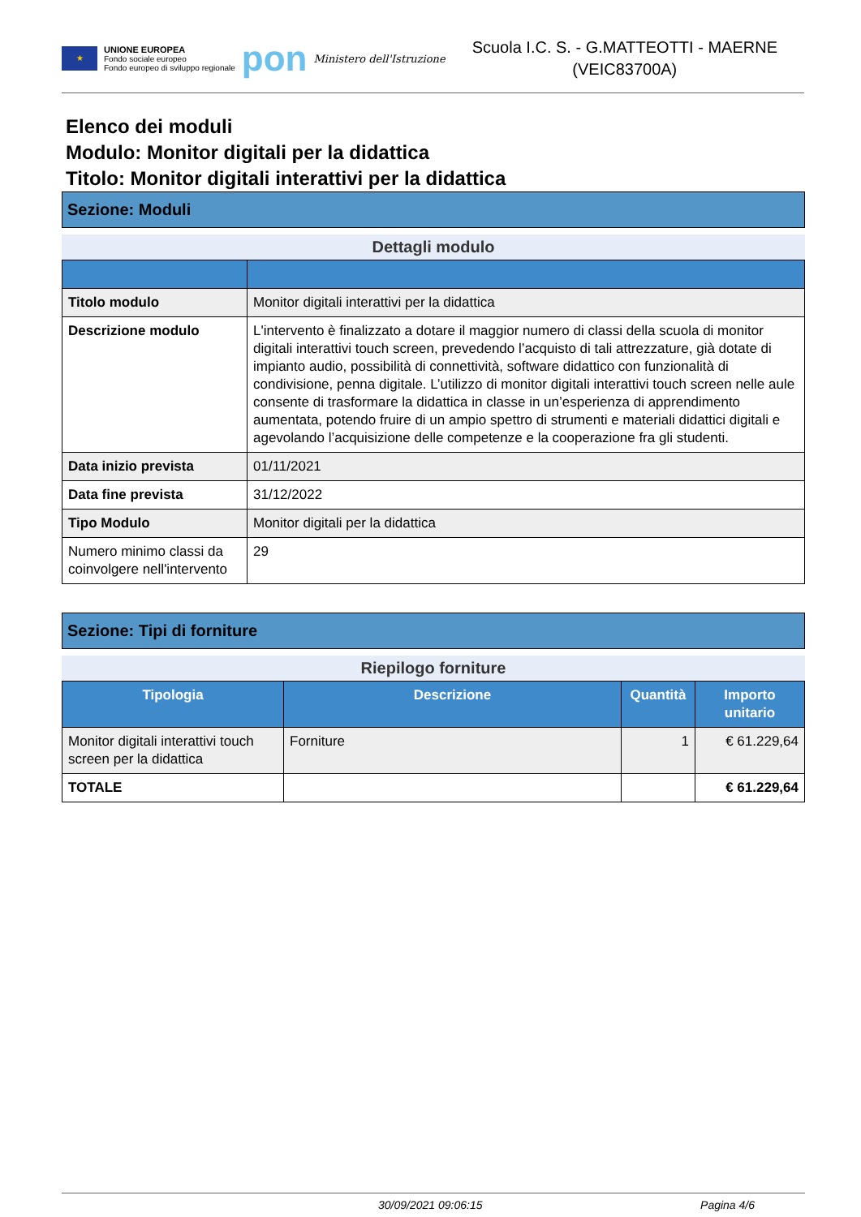★
UNIONE EUROPEA
Fondo sociale europeo
Fondo europeo di sviluppo regionale
pon
Ministero dell'Istruzione
Scuola I.C. S. - G.MATTEOTTI - MAERNE
(VEIC83700A)
Elenco dei moduli
Modulo: Monitor digitali per la didattica
Titolo: Monitor digitali interattivi per la didattica
Sezione: Moduli
Dettagli modulo
| Titolo modulo | Monitor digitali interattivi per la didattica |
| Descrizione modulo | L'intervento è finalizzato a dotare il maggior numero di classi della scuola di monitor digitali interattivi touch screen, prevedendo l’acquisto di tali attrezzature, già dotate di impianto audio, possibilità di connettività, software didattico con funzionalità di condivisione, penna digitale. L’utilizzo di monitor digitali interattivi touch screen nelle aule consente di trasformare la didattica in classe in un’esperienza di apprendimento aumentata, potendo fruire di un ampio spettro di strumenti e materiali didattici digitali e agevolando l’acquisizione delle competenze e la cooperazione fra gli studenti. |
| Data inizio prevista | 01/11/2021 |
| Data fine prevista | 31/12/2022 |
| Tipo Modulo | Monitor digitali per la didattica |
| Numero minimo classi da coinvolgere nell'intervento | 29 |
Sezione: Tipi di forniture
Riepilogo forniture
| Tipologia | Descrizione | Quantità | Importo unitario |
| --- | --- | --- | --- |
| Monitor digitali interattivi touch screen per la didattica | Forniture | 1 | € 61.229,64 |
| TOTALE | | | € 61.229,64 |
30/09/2021 09:06:15 Pagina 4/6